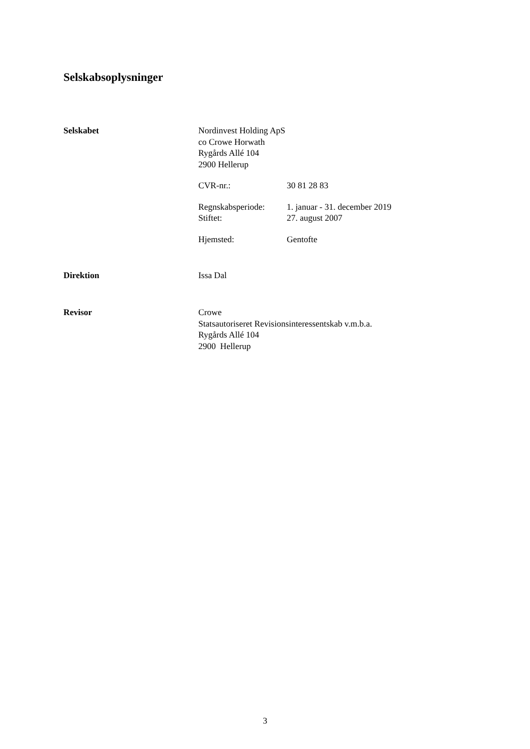Selskabsoplysninger
Selskabet
Nordinvest Holding ApS
co Crowe Horwath
Rygårds Allé 104
2900 Hellerup
CVR-nr.: 30 81 28 83
Regnskabsperiode: 1. januar - 31. december 2019
Stiftet: 27. august 2007
Hjemsted: Gentofte
Direktion Issa Dal
Revisor
Crowe
Statsautoriseret Revisionsinteressentskab v.m.b.a.
Rygårds Allé 104
2900 Hellerup
3